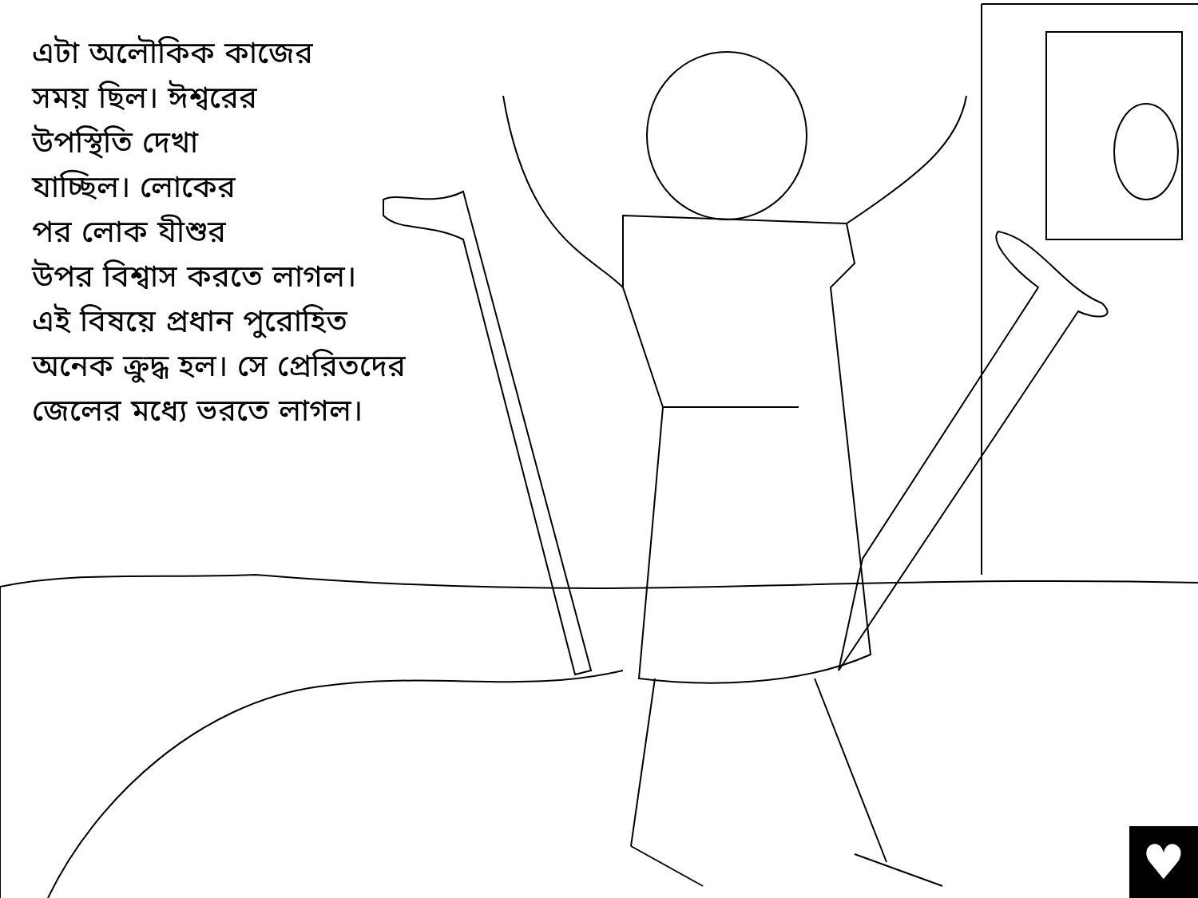এটা অলৌকিক কাজের
সময় ছিল। ঈশ্বরের
উপস্থিতি দেখা
যাচ্ছিল। লোকের
পর লোক যীশুর
উপর বিশ্বাস করতে লাগল।
এই বিষয়ে প্রধান পুরোহিত
অনেক ক্রুদ্ধ হল। সে প্রেরিতদের
জেলের মধ্যে ভরতে লাগল।
♥